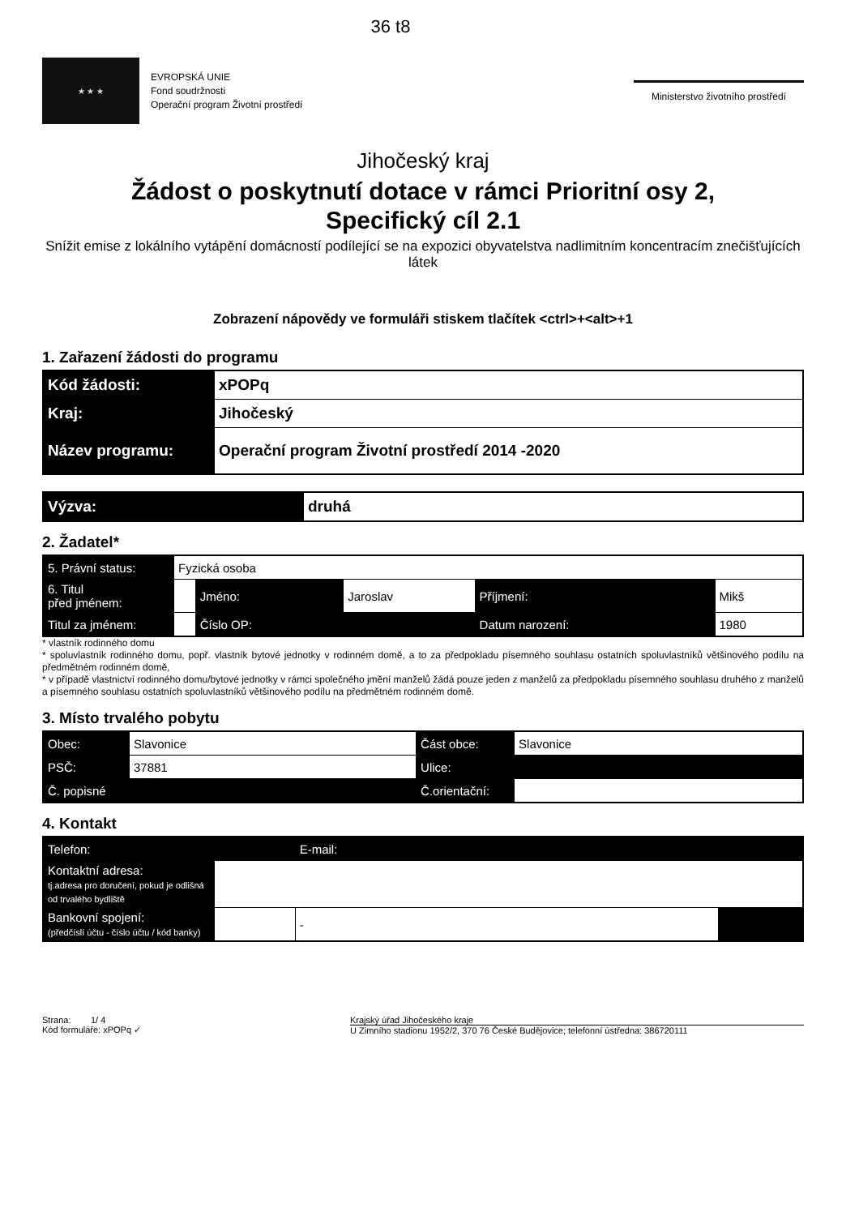36 t8
★ ★ ★
EVROPSKÁ UNIE
Fond soudržnosti
Operační program Životní prostředí
Ministerstvo životního prostředí
Jihočeský kraj
Žádost o poskytnutí dotace v rámci Prioritní osy 2,
Specifický cíl 2.1
Snížit emise z lokálního vytápění domácností podílející se na expozici obyvatelstva nadlimitním koncentracím znečišťujících látek
Zobrazení nápovědy ve formuláři stiskem tlačítek <ctrl>+<alt>+1
1. Zařazení žádosti do programu
| Kód žádosti: | xPOPq |
| Kraj: | Jihočeský |
| Název programu: | Operační program Životní prostředí 2014 -2020 |
| Výzva: | druhá |
2. Žadatel*
| 5. Právní status: | Fyzická osoba | | | | |
| 6. Titul před jménem: | | Jméno: | Jaroslav | Příjmení: | Mikš |
| Titul za jménem: | | Číslo OP: | | Datum narození: | 1980 |
* vlastník rodinného domu
* spoluvlastník rodinného domu, popř. vlastník bytové jednotky v rodinném domě, a to za předpokladu písemného souhlasu ostatních spoluvlastníků většinového podílu na předmětném rodinném domě,
* v případě vlastnictví rodinného domu/bytové jednotky v rámci společného jmění manželů žádá pouze jeden z manželů za předpokladu písemného souhlasu druhého z manželů a písemného souhlasu ostatních spoluvlastníků většinového podílu na předmětném rodinném domě.
3. Místo trvalého pobytu
| Obec: | Slavonice | Část obce: | Slavonice |
| PSČ: | 37881 | Ulice: | |
| Č. popisné | | Č.orientační: | |
4. Kontakt
| Telefon: | | E-mail: | |
| Kontaktní adresa: tj.adresa pro doručení, pokud je odlišná od trvalého bydliště | | | |
| Bankovní spojení: (předčíslí účtu - číslo účtu / kód banky) | | - | |
Strana: 1/ 4
Kód formuláře: xPOPq ✓
Krajský úřad Jihočeského kraje
U Zimního stadionu 1952/2, 370 76 České Budějovice; telefonní ústředna: 386720111